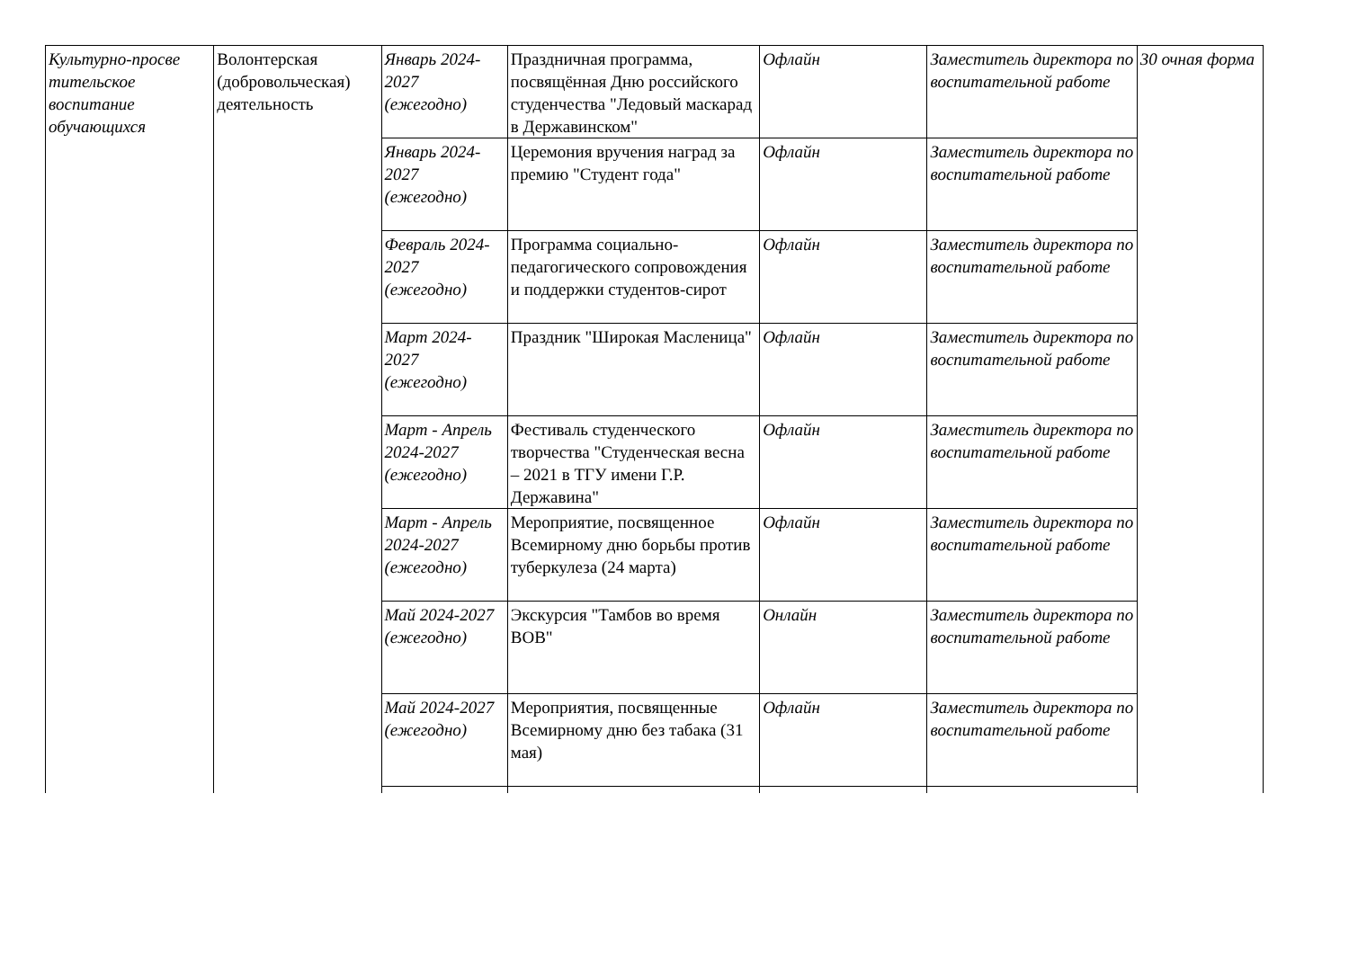| Культурно-просве тительское воспитание обучающихся | Волонтерская (добровольческая) деятельность | Январь 2024-2027 (ежегодно) | Праздничная программа, посвящённая Дню российского студенчества "Ледовый маскарад в Державинском" | Офлайн | Заместитель директора по воспитательной работе | 30 очная форма |
| | | Январь 2024-2027 (ежегодно) | Церемония вручения наград за премию "Студент года" | Офлайн | Заместитель директора по воспитательной работе | |
| | | Февраль 2024-2027 (ежегодно) | Программа социально-педагогического сопровождения и поддержки студентов-сирот | Офлайн | Заместитель директора по воспитательной работе | |
| | | Март 2024-2027 (ежегодно) | Праздник "Широкая Масленица" | Офлайн | Заместитель директора по воспитательной работе | |
| | | Март - Апрель 2024-2027 (ежегодно) | Фестиваль студенческого творчества "Студенческая весна – 2021 в ТГУ имени Г.Р. Державина" | Офлайн | Заместитель директора по воспитательной работе | |
| | | Март - Апрель 2024-2027 (ежегодно) | Мероприятие, посвященное Всемирному дню борьбы против туберкулеза (24 марта) | Офлайн | Заместитель директора по воспитательной работе | |
| | | Май 2024-2027 (ежегодно) | Экскурсия "Тамбов во время ВОВ" | Онлайн | Заместитель директора по воспитательной работе | |
| | | Май 2024-2027 (ежегодно) | Мероприятия, посвященные Всемирному дню без табака (31 мая) | Офлайн | Заместитель директора по воспитательной работе | |